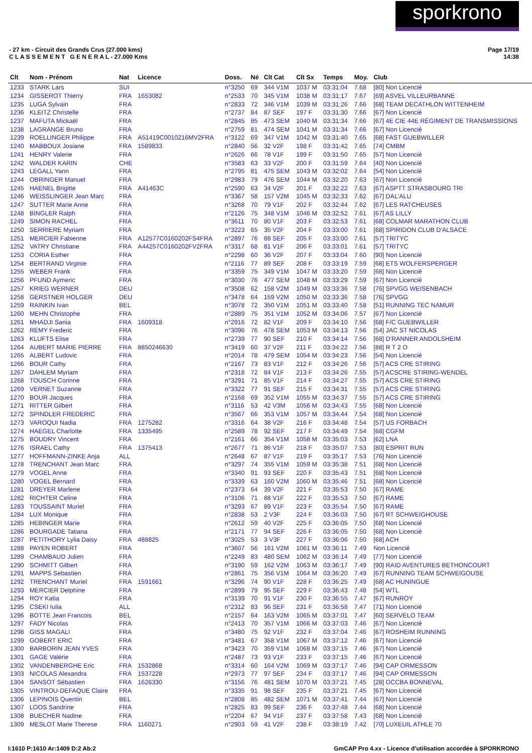sporkrono
Page 17/19
14:38
- 27 km - Circuit des Grands Crus (27.000 kms)
C L A S S E M E N T G E N E R A L - 27.000 Kms
| Clt | Nom - Prénom | Nat | Licence | Doss. | Né | Clt Cat | Clt Sx | Temps | Moy. | Club |
| --- | --- | --- | --- | --- | --- | --- | --- | --- | --- | --- |
| 1233 | STARK Lars | SUI | | n°3250 | 69 | 344 V1M | 1037 M | 03:31:04 | 7.68 | [80] Non Licencié |
| 1234 | GISSEROT Thierry | FRA | 1653082 | n°2533 | 70 | 345 V1M | 1038 M | 03:31:17 | 7.67 | [69] ASVEL VILLEURBANNE |
| 1235 | LUGA Sylvain | FRA | | n°2833 | 72 | 346 V1M | 1039 M | 03:31:26 | 7.66 | [68] TEAM DECATHLON WITTENHEIM |
| 1236 | KLEITZ Christelle | FRA | | n°2737 | 84 | 87 SEF | 197 F | 03:31:30 | 7.66 | [67] Non Licencié |
| 1237 | MAFUTA Mickaël | FRA | | n°2845 | 85 | 473 SEM | 1040 M | 03:31:34 | 7.66 | [67] 4E CIE 44E RÉGIMENT DE TRANSMISSIONS |
| 1238 | LAGRANGE Bruno | FRA | | n°2759 | 81 | 474 SEM | 1041 M | 03:31:34 | 7.66 | [67] Non Licencié |
| 1239 | ROELLINGER Philippe | FRA | A51419C0010216MV2FRA | n°3122 | 69 | 347 V1M | 1042 M | 03:31:40 | 7.65 | [68] FAST GUEBWILLER |
| 1240 | MABBOUX Josiane | FRA | 1589833 | n°2840 | 56 | 32 V2F | 198 F | 03:31:42 | 7.65 | [74] CMBM |
| 1241 | HENRY Valerie | FRA | | n°2626 | 66 | 78 V1F | 199 F | 03:31:50 | 7.65 | [57] Non Licencié |
| 1242 | WALDER KARIN | CHE | | n°3583 | 63 | 33 V2F | 200 F | 03:31:59 | 7.64 | [40] Non Licencié |
| 1243 | LEGALL Yann | FRA | | n°2795 | 81 | 475 SEM | 1043 M | 03:32:02 | 7.64 | [54] Non Licencié |
| 1244 | OBRINGER Manuel | FRA | | n°2983 | 79 | 476 SEM | 1044 M | 03:32:20 | 7.63 | [67] Non Licencié |
| 1245 | HAENEL Brigitte | FRA | A41463C | n°2590 | 63 | 34 V2F | 201 F | 03:32:22 | 7.63 | [67] ASPTT STRASBOURG TRI |
| 1246 | WEISSLINGER Jean Marc | FRA | | n°3367 | 58 | 157 V2M | 1045 M | 03:32:33 | 7.62 | [67] DAL'ALU |
| 1247 | SUTTER Marie Anne | FRA | | n°3268 | 70 | 79 V1F | 202 F | 03:32:44 | 7.62 | [67] LES RATCHEUSES |
| 1248 | BINGLER Ralph | FRA | | n°2126 | 75 | 348 V1M | 1046 M | 03:32:52 | 7.61 | [67] AS LILLY |
| 1249 | SIMON RACHEL | FRA | | n°3611 | 70 | 80 V1F | 203 F | 03:32:53 | 7.61 | [68] COLMAR MARATHON CLUB |
| 1250 | SERRIERE Myriam | FRA | | n°3223 | 65 | 35 V2F | 204 F | 03:33:00 | 7.61 | [68] SPIRIDON CLUB D'ALSACE |
| 1251 | MERCIER Fabienne | FRA | A12577C0160202FS4FRA | n°2897 | 76 | 88 SEF | 205 F | 03:33:00 | 7.61 | [57] TRITYC |
| 1252 | VATRY Christiane | FRA | A44257C0160202FV2FRA | n°3317 | 68 | 81 V1F | 206 F | 03:33:01 | 7.61 | [57] TRITYC |
| 1253 | CORIA Esther | FRA | | n°2298 | 60 | 36 V2F | 207 F | 03:33:04 | 7.60 | [90] Non Licencié |
| 1254 | BERTRAND Virginie | FRA | | n°2116 | 77 | 89 SEF | 208 F | 03:33:19 | 7.59 | [68] ETS WOLFERSPERGER |
| 1255 | WEBER Frank | FRA | | n°3359 | 75 | 349 V1M | 1047 M | 03:33:20 | 7.59 | [68] Non Licencié |
| 1256 | PFUND Aymeric | FRA | | n°3030 | 76 | 477 SEM | 1048 M | 03:33:29 | 7.59 | [67] Non Licencié |
| 1257 | KRIEG WERNER | DEU | | n°3508 | 62 | 158 V2M | 1049 M | 03:33:36 | 7.58 | [76] SPVGG WEISENBACH |
| 1258 | GERSTNER HOLGER | DEU | | n°3478 | 64 | 159 V2M | 1050 M | 03:33:36 | 7.58 | [76] SPVGG |
| 1259 | RAINKIN Ivan | BEL | | n°3078 | 72 | 350 V1M | 1051 M | 03:33:40 | 7.58 | [51] RUNNING TEC NAMUR |
| 1260 | MEHN Christophe | FRA | | n°2889 | 75 | 351 V1M | 1052 M | 03:34:06 | 7.57 | [67] Non Licencié |
| 1261 | MHADJI Sania | FRA | 1609318 | n°2916 | 72 | 82 V1F | 209 F | 03:34:10 | 7.56 | [68] F/C GUEBWILLER |
| 1262 | REMY Frederic | FRA | | n°3096 | 76 | 478 SEM | 1053 M | 03:34:13 | 7.56 | [54] JAC ST NICOLAS |
| 1263 | KLUFTS Elise | FRA | | n°2739 | 77 | 90 SEF | 210 F | 03:34:14 | 7.56 | [68] D'RANNER ANDOLSHEIM |
| 1264 | AUBERT MARIE PIERRE | FRA | 8850246630 | n°3419 | 60 | 37 V2F | 211 F | 03:34:22 | 7.56 | [88] R T 2 O |
| 1265 | ALBERT Ludovic | FRA | | n°2014 | 78 | 479 SEM | 1054 M | 03:34:23 | 7.56 | [54] Non Licencié |
| 1266 | BOUR Cathy | FRA | | n°2167 | 73 | 83 V1F | 212 F | 03:34:26 | 7.56 | [57] ACS CRE STIRING |
| 1267 | DAHLEM Myriam | FRA | | n°2318 | 72 | 84 V1F | 213 F | 03:34:26 | 7.55 | [57] ACSCRE STIRING-WENDEL |
| 1268 | TOUSCH Corinne | FRA | | n°3291 | 71 | 85 V1F | 214 F | 03:34:27 | 7.55 | [57] ACS CRE STIRING |
| 1269 | VERNET Suzanne | FRA | | n°3322 | 77 | 91 SEF | 215 F | 03:34:31 | 7.55 | [57] ACS CRE STIRING |
| 1270 | BOUR Jacques | FRA | | n°2168 | 69 | 352 V1M | 1055 M | 03:34:37 | 7.55 | [57] ACS CRE STIRING |
| 1271 | RITTER Gilbert | FRA | | n°3116 | 53 | 42 V3M | 1056 M | 03:34:43 | 7.55 | [68] Non Licencié |
| 1272 | SPINDLER FREDERIC | FRA | | n°3567 | 66 | 353 V1M | 1057 M | 03:34:44 | 7.54 | [68] Non Licencié |
| 1273 | VAROQUI Nadia | FRA | 1275282 | n°3316 | 64 | 38 V2F | 216 F | 03:34:48 | 7.54 | [57] US FORBACH |
| 1274 | HAEGEL Charlotte | FRA | 1335495 | n°2589 | 78 | 92 SEF | 217 F | 03:34:49 | 7.54 | [68] CGFM |
| 1275 | BOUDRY Vincent | FRA | | n°2161 | 66 | 354 V1M | 1058 M | 03:35:03 | 7.53 | [62] LNA |
| 1276 | ISRAEL Cathy | FRA | 1375413 | n°2677 | 71 | 86 V1F | 218 F | 03:35:07 | 7.53 | [80] ESPRIT RUN |
| 1277 | HOFFMANN-ZINKE Anja | ALL | | n°2648 | 67 | 87 V1F | 219 F | 03:35:17 | 7.53 | [76] Non Licencié |
| 1278 | TRENCHANT Jean Marc | FRA | | n°3297 | 74 | 355 V1M | 1059 M | 03:35:38 | 7.51 | [68] Non Licencié |
| 1279 | VOGEL Anne | FRA | | n°3340 | 91 | 93 SEF | 220 F | 03:35:43 | 7.51 | [68] Non Licencié |
| 1280 | VOGEL Bernard | FRA | | n°3339 | 63 | 160 V2M | 1060 M | 03:35:46 | 7.51 | [68] Non Licencié |
| 1281 | DREYER Marlene | FRA | | n°2373 | 64 | 39 V2F | 221 F | 03:35:53 | 7.50 | [67] RAME |
| 1282 | RICHTER Celine | FRA | | n°3106 | 71 | 88 V1F | 222 F | 03:35:53 | 7.50 | [67] RAME |
| 1283 | TOUSSAINT Muriel | FRA | | n°3293 | 67 | 89 V1F | 223 F | 03:35:54 | 7.50 | [67] RAME |
| 1284 | LUX Monique | FRA | | n°2838 | 53 | 2 V3F | 224 F | 03:36:03 | 7.50 | [67] RT SCHWEIGHOUSE |
| 1285 | HEBINGER Marie | FRA | | n°2612 | 59 | 40 V2F | 225 F | 03:36:05 | 7.50 | [68] Non Licencié |
| 1286 | BOURGADE Tatiana | FRA | | n°2171 | 77 | 94 SEF | 226 F | 03:36:05 | 7.50 | [68] Non Licencié |
| 1287 | PETITHORY Lylia Daisy | FRA | 488825 | n°3025 | 53 | 3 V3F | 227 F | 03:36:06 | 7.50 | [68] ACH |
| 1288 | PAYEN ROBERT | FRA | | n°3607 | 56 | 161 V2M | 1061 M | 03:36:11 | 7.49 | Non Licencié |
| 1289 | CHAMBAUD Julien | FRA | | n°2249 | 83 | 480 SEM | 1062 M | 03:36:14 | 7.49 | [77] Non Licencié |
| 1290 | SCHMITT Gilbert | FRA | | n°3190 | 59 | 162 V2M | 1063 M | 03:36:17 | 7.49 | [90] RAID AVENTURES BETHONCOURT |
| 1291 | MAPPS Sebastien | FRA | | n°2861 | 75 | 356 V1M | 1064 M | 03:36:20 | 7.49 | [67] RUNNING TEAM SCHWEIGOUSE |
| 1292 | TRENCHANT Muriel | FRA | 1591661 | n°3296 | 74 | 90 V1F | 228 F | 03:36:25 | 7.49 | [68] AC HUNINGUE |
| 1293 | MERCIER Delphine | FRA | | n°2899 | 79 | 95 SEF | 229 F | 03:36:43 | 7.48 | [54] WTL |
| 1294 | ROY Katia | FRA | | n°3139 | 70 | 91 V1F | 230 F | 03:36:55 | 7.47 | [67] RUNROY |
| 1295 | CSEKI Iulia | ALL | | n°2312 | 83 | 96 SEF | 231 F | 03:36:58 | 7.47 | [71] Non Licencié |
| 1296 | BOTTE Jean Francois | BEL | | n°2157 | 64 | 163 V2M | 1065 M | 03:37:01 | 7.47 | [60] SERVELO TEAM |
| 1297 | FADY Nicolas | FRA | | n°2413 | 70 | 357 V1M | 1066 M | 03:37:03 | 7.46 | [67] Non Licencié |
| 1298 | GISS MAGALI | FRA | | n°3480 | 75 | 92 V1F | 232 F | 03:37:04 | 7.46 | [67] ROSHEIM RUNNING |
| 1299 | GOBERT ERIC | FRA | | n°3481 | 67 | 358 V1M | 1067 M | 03:37:12 | 7.46 | [67] Non Licencié |
| 1300 | BARBORIN JEAN YVES | FRA | | n°3423 | 70 | 359 V1M | 1068 M | 03:37:15 | 7.46 | [67] Non Licencié |
| 1301 | GAGE Valérie | FRA | | n°2487 | 73 | 93 V1F | 233 F | 03:37:15 | 7.46 | [67] Non Licencié |
| 1302 | VANDENBERGHE Eric | FRA | 1532868 | n°3314 | 60 | 164 V2M | 1069 M | 03:37:17 | 7.46 | [94] CAP ORMESSON |
| 1303 | NICOLAS Alexandra | FRA | 1537228 | n°2973 | 77 | 97 SEF | 234 F | 03:37:17 | 7.46 | [94] CAP ORMESSON |
| 1304 | SANSOT Sébastien | FRA | 1626330 | n°3156 | 76 | 481 SEM | 1070 M | 03:37:21 | 7.45 | [28] OCCBA BONNEVAL |
| 1305 | VINTROU-DEFAQUE Claire | FRA | | n°3335 | 91 | 98 SEF | 235 F | 03:37:21 | 7.45 | [67] Non Licencié |
| 1306 | LEPINOIS Quentin | BEL | | n°2808 | 85 | 482 SEM | 1071 M | 03:37:41 | 7.44 | [67] Non Licencié |
| 1307 | LOOS Sandrine | FRA | | n°2825 | 83 | 99 SEF | 236 F | 03:37:48 | 7.44 | [68] Non Licencié |
| 1308 | BUECHER Nadine | FRA | | n°2204 | 67 | 94 V1F | 237 F | 03:37:58 | 7.43 | [68] Non Licencié |
| 1309 | MESLOT Marie Therese | FRA | 1160271 | n°2903 | 59 | 41 V2F | 238 F | 03:38:19 | 7.42 | [70] LUXEUIL ATHLE 70 |
GmCAP Pro 4.xx - Licence d'utilisation accordée à SPORKRONO I:1610 P:1610 Ar:1409 D:2 Ab:2